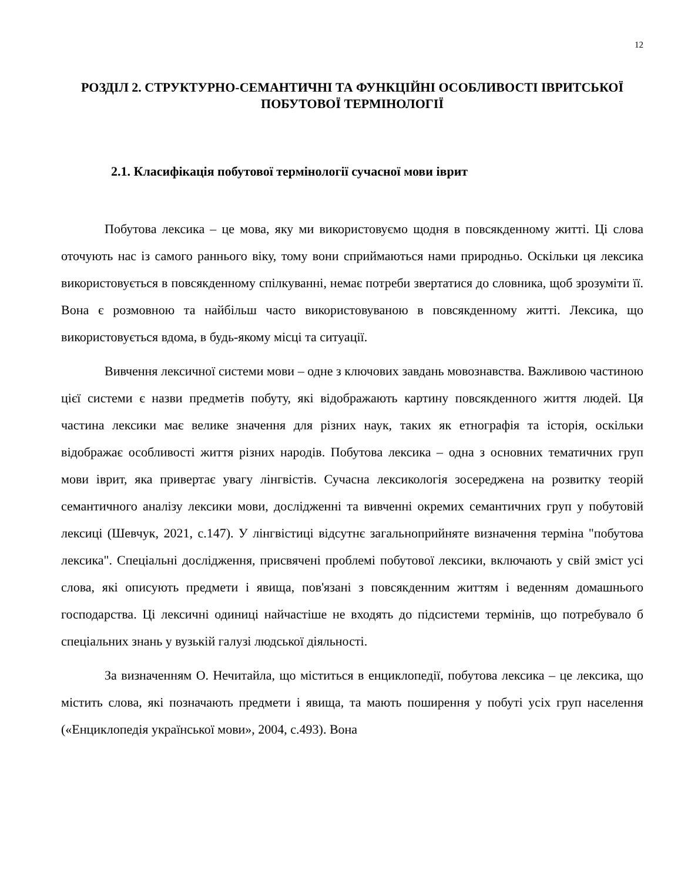12
РОЗДІЛ 2. СТРУКТУРНО-СЕМАНТИЧНІ ТА ФУНКЦІЙНІ ОСОБЛИВОСТІ ІВРИТСЬКОЇ ПОБУТОВОЇ ТЕРМІНОЛОГІЇ
2.1. Класифікація побутової термінології сучасної мови іврит
Побутова лексика – це мова, яку ми використовуємо щодня в повсякденному житті. Ці слова оточують нас із самого раннього віку, тому вони сприймаються нами природньо. Оскільки ця лексика використовується в повсякденному спілкуванні, немає потреби звертатися до словника, щоб зрозуміти її. Вона є розмовною та найбільш часто використовуваною в повсякденному житті. Лексика, що використовується вдома, в будь-якому місці та ситуації.
Вивчення лексичної системи мови – одне з ключових завдань мовознавства. Важливою частиною цієї системи є назви предметів побуту, які відображають картину повсякденного життя людей. Ця частина лексики має велике значення для різних наук, таких як етнографія та історія, оскільки відображає особливості життя різних народів. Побутова лексика – одна з основних тематичних груп мови іврит, яка привертає увагу лінгвістів. Сучасна лексикологія зосереджена на розвитку теорій семантичного аналізу лексики мови, дослідженні та вивченні окремих семантичних груп у побутовій лексиці (Шевчук, 2021, с.147). У лінгвістиці відсутнє загальноприйняте визначення терміна "побутова лексика". Спеціальні дослідження, присвячені проблемі побутової лексики, включають у свій зміст усі слова, які описують предмети і явища, пов'язані з повсякденним життям і веденням домашнього господарства. Ці лексичні одиниці найчастіше не входять до підсистеми термінів, що потребувало б спеціальних знань у вузькій галузі людської діяльності.
За визначенням О. Нечитайла, що міститься в енциклопедії, побутова лексика – це лексика, що містить слова, які позначають предмети і явища, та мають поширення у побуті усіх груп населення («Енциклопедія української мови», 2004, с.493). Вона